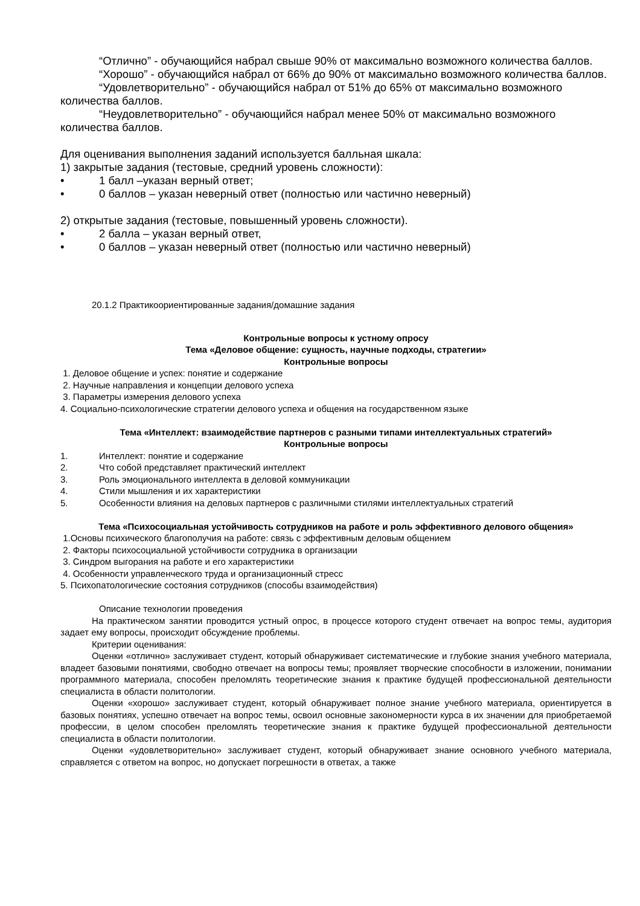“Отлично” - обучающийся набрал свыше 90% от максимально возможного количества баллов.
“Хорошо” - обучающийся набрал от 66% до 90% от максимально возможного количества баллов.
“Удовлетворительно” - обучающийся набрал от 51% до 65% от максимально возможного количества баллов.
“Неудовлетворительно” - обучающийся набрал менее 50% от максимально возможного количества баллов.
Для оценивания выполнения заданий используется балльная шкала:
1) закрытые задания (тестовые, средний уровень сложности):
• 1 балл –указан верный ответ;
• 0 баллов – указан неверный ответ (полностью или частично неверный)
2) открытые задания (тестовые, повышенный уровень сложности).
• 2 балла – указан верный ответ,
• 0 баллов – указан неверный ответ (полностью или частично неверный)
20.1.2 Практикоориентированные задания/домашние задания
Контрольные вопросы к устному опросу
Тема «Деловое общение: сущность, научные подходы, стратегии»
Контрольные вопросы
1. Деловое общение и успех: понятие и содержание
2. Научные направления и концепции делового успеха
3. Параметры измерения делового успеха
4. Социально-психологические стратегии делового успеха и общения на государственном языке
Тема «Интеллект: взаимодействие партнеров с разными типами интеллектуальных стратегий»
Контрольные вопросы
1. Интеллект: понятие и содержание
2. Что собой представляет практический интеллект
3. Роль эмоционального интеллекта в деловой коммуникации
4. Стили мышления и их характеристики
5. Особенности влияния на деловых партнеров с различными стилями интеллектуальных стратегий
Тема «Психосоциальная устойчивость сотрудников на работе и роль эффективного делового общения»
1.Основы психического благополучия на работе: связь с эффективным деловым общением
2. Факторы психосоциальной устойчивости сотрудника в организации
3. Синдром выгорания на работе и его характеристики
4. Особенности управленческого труда и организационный стресс
5. Психопатологические состояния сотрудников (способы взаимодействия)
Описание технологии проведения
На практическом занятии проводится устный опрос, в процессе которого студент отвечает на вопрос темы, аудитория задает ему вопросы, происходит обсуждение проблемы.
Критерии оценивания:
Оценки «отлично» заслуживает студент, который обнаруживает систематические и глубокие знания учебного материала, владеет базовыми понятиями, свободно отвечает на вопросы темы; проявляет творческие способности в изложении, понимании программного материала, способен преломлять теоретические знания к практике будущей профессиональной деятельности специалиста в области политологии.
Оценки «хорошо» заслуживает студент, который обнаруживает полное знание учебного материала, ориентируется в базовых понятиях, успешно отвечает на вопрос темы, освоил основные закономерности курса в их значении для приобретаемой профессии, в целом способен преломлять теоретические знания к практике будущей профессиональной деятельности специалиста в области политологии.
Оценки «удовлетворительно» заслуживает студент, который обнаруживает знание основного учебного материала, справляется с ответом на вопрос, но допускает погрешности в ответах, а также